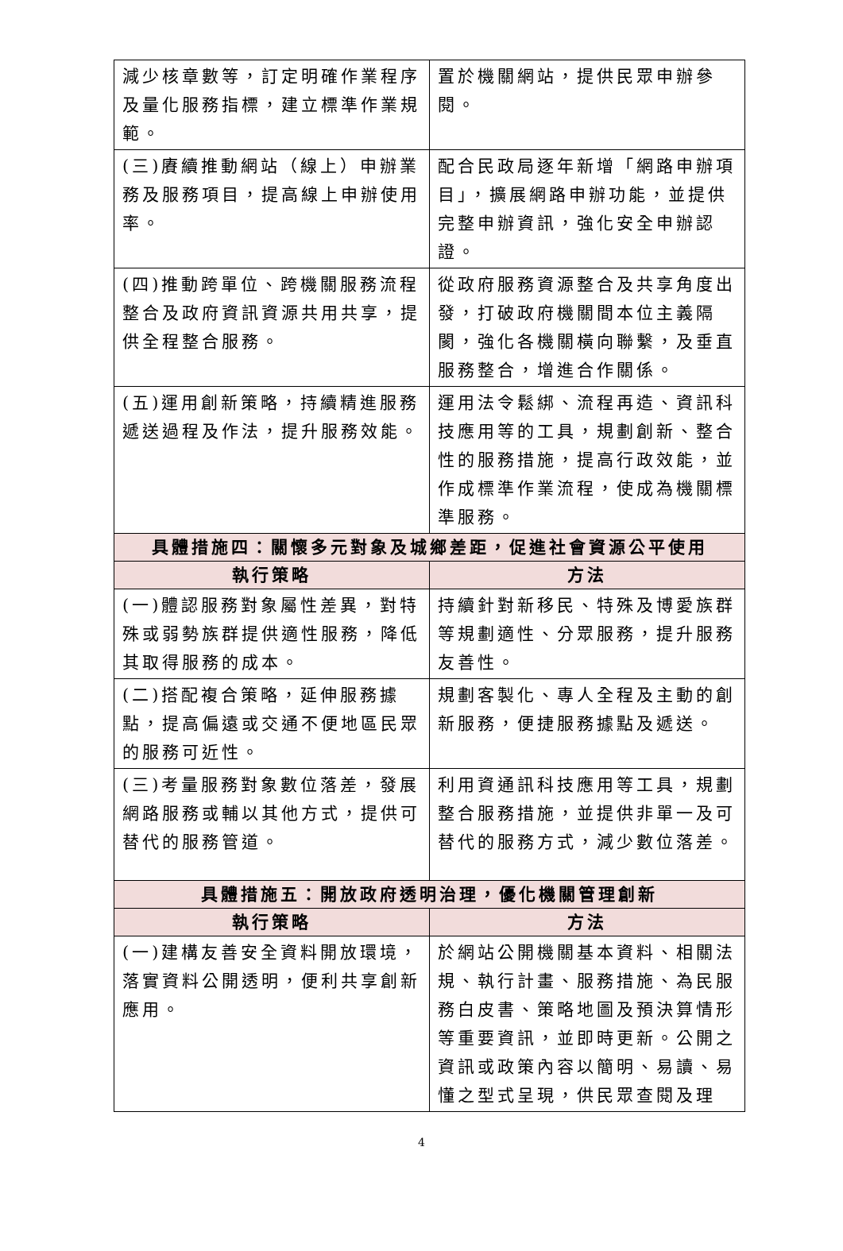| 減少核章數等，訂定明確作業程序及量化服務指標，建立標準作業規範。 | 置於機關網站，提供民眾申辦參閱。 |
| (三)賡續推動網站（線上）申辦業務及服務項目，提高線上申辦使用率。 | 配合民政局逐年新增「網路申辦項目」，擴展網路申辦功能，並提供完整申辦資訊，強化安全申辦認證。 |
| (四)推動跨單位、跨機關服務流程整合及政府資訊資源共用共享，提供全程整合服務。 | 從政府服務資源整合及共享角度出發，打破政府機關間本位主義隔閡，強化各機關橫向聯繫，及垂直服務整合，增進合作關係。 |
| (五)運用創新策略，持續精進服務遞送過程及作法，提升服務效能。 | 運用法令鬆綁、流程再造、資訊科技應用等的工具，規劃創新、整合性的服務措施，提高行政效能，並作成標準作業流程，使成為機關標準服務。 |
| 具體措施四：關懷多元對象及城鄉差距，促進社會資源公平使用 | |
| 執行策略 | 方法 |
| (一)體認服務對象屬性差異，對特殊或弱勢族群提供適性服務，降低其取得服務的成本。 | 持續針對新移民、特殊及博愛族群等規劃適性、分眾服務，提升服務友善性。 |
| (二)搭配複合策略，延伸服務據點，提高偏遠或交通不便地區民眾的服務可近性。 | 規劃客製化、專人全程及主動的創新服務，便捷服務據點及遞送。 |
| (三)考量服務對象數位落差，發展網路服務或輔以其他方式，提供可替代的服務管道。 | 利用資通訊科技應用等工具，規劃整合服務措施，並提供非單一及可替代的服務方式，減少數位落差。 |
| 具體措施五：開放政府透明治理，優化機關管理創新 | |
| 執行策略 | 方法 |
| (一)建構友善安全資料開放環境，落實資料公開透明，便利共享創新應用。 | 於網站公開機關基本資料、相關法規、執行計畫、服務措施、為民服務白皮書、策略地圖及預決算情形等重要資訊，並即時更新。公開之資訊或政策內容以簡明、易讀、易懂之型式呈現，供民眾查閱及理 |
4